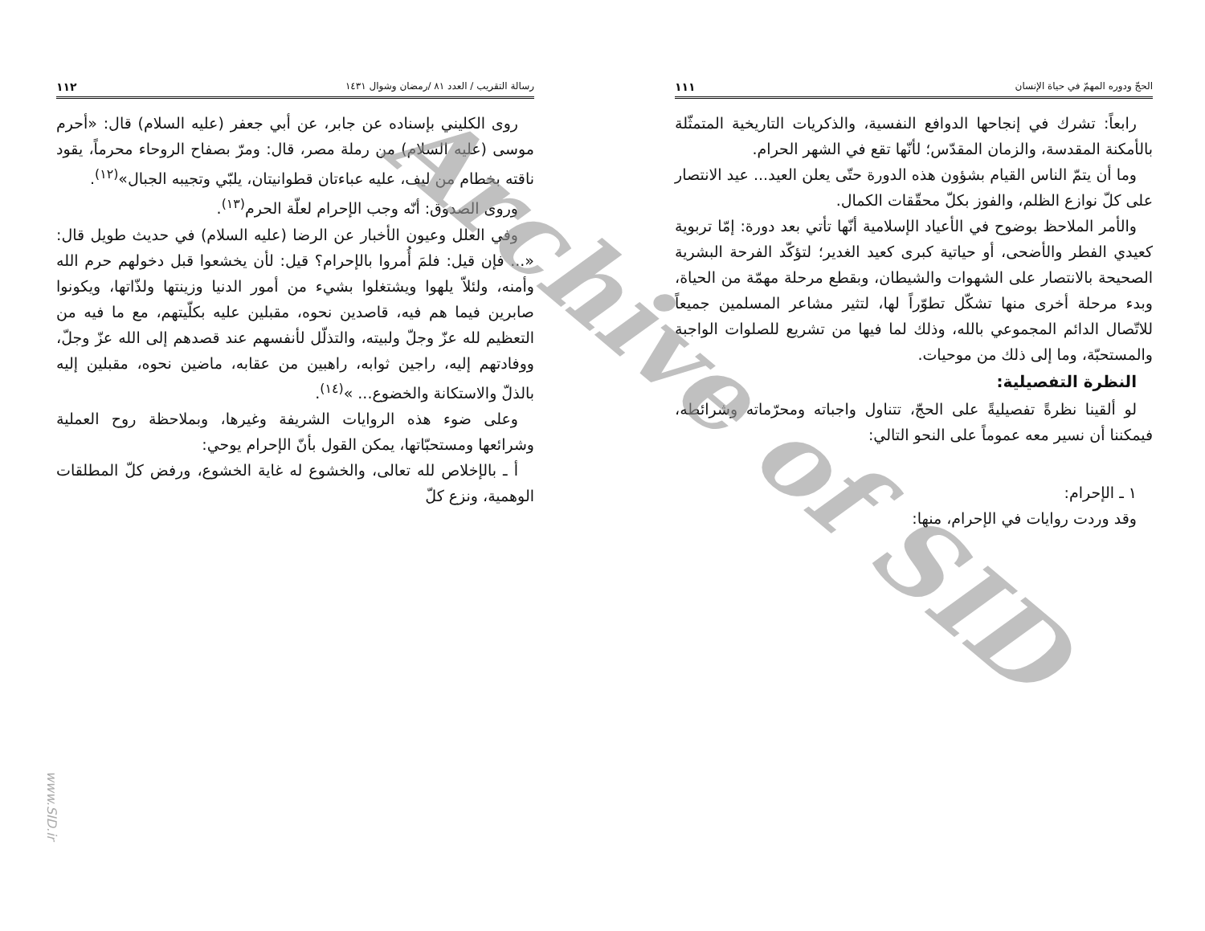الحجّ ودوره المهمّ في حياة الإنسان ١١١
رابعاً: تشرك في إنجاحها الدوافع النفسية، والذكريات التاريخية المتمثّلة بالأمكنة المقدسة، والزمان المقدّس؛ لأنّها تقع في الشهر الحرام.
وما أن يتمّ الناس القيام بشؤون هذه الدورة حتّى يعلن العيد... عيد الانتصار على كلّ نوازع الظلم، والفوز بكلّ محقّقات الكمال.
والأمر الملاحظ بوضوح في الأعياد الإسلامية أنّها تأتي بعد دورة: إمّا تربوية كعيدي الفطر والأضحى، أو حياتية كبرى كعيد الغدير؛ لتؤكّد الفرحة البشرية الصحيحة بالانتصار على الشهوات والشيطان، وبقطع مرحلة مهمّة من الحياة، وبدء مرحلة أخرى منها تشكّل تطوّراً لها، لتثير مشاعر المسلمين جميعاً للاتّصال الدائم المجموعي بالله، وذلك لما فيها من تشريع للصلوات الواجبة والمستحبّة، وما إلى ذلك من موحيات.
النظرة التفصيلية:
لو ألقينا نظرةً تفصيليةً على الحجّ، تتناول واجباته ومحرّماته وشرائطه، فيمكننا أن نسير معه عموماً على النحو التالي:
١ ـ الإحرام:
وقد وردت روايات في الإحرام، منها:
رسالة التقريب / العدد ٨١ /رمضان وشوال ١٤٣١ ١١٢
روى الكليني بإسناده عن جابر، عن أبي جعفر (عليه السلام) قال: «أحرم موسى (عليه السلام) من رملة مصر، قال: ومرّ بصفاح الروحاء محرماً، يقود ناقته بخطام من ليف، عليه عباءتان قطوانيتان، يلبّي وتجيبه الجبال»<sup>(١٢)</sup>.
وروى الصدوق: أنّه وجب الإحرام لعلّة الحرم<sup>(١٣)</sup>.
وفي العلل وعيون الأخبار عن الرضا (عليه السلام) في حديث طويل قال: «... فإن قيل: فلمَ أُمروا بالإحرام؟ قيل: لأن يخشعوا قبل دخولهم حرم الله وأمنه، ولئلاّ يلهوا ويشتغلوا بشيء من أمور الدنيا وزينتها ولذّاتها، ويكونوا صابرين فيما هم فيه، قاصدين نحوه، مقبلين عليه بكلّيتهم، مع ما فيه من التعظيم لله عزّ وجلّ ولبيته، والتذلّل لأنفسهم عند قصدهم إلى الله عزّ وجلّ، ووفادتهم إليه، راجين ثوابه، راهبين من عقابه، ماضين نحوه، مقبلين إليه بالذلّ والاستكانة والخضوع... »<sup>(١٤)</sup>.
وعلى ضوء هذه الروايات الشريفة وغيرها، وبملاحظة روح العملية وشرائعها ومستحبّاتها، يمكن القول بأنّ الإحرام يوحي:
أ ـ بالإخلاص لله تعالى، والخشوع له غاية الخشوع، ورفض كلّ المطلقات الوهمية، ونزع كلّ
Archive of SID
www.SID.ir